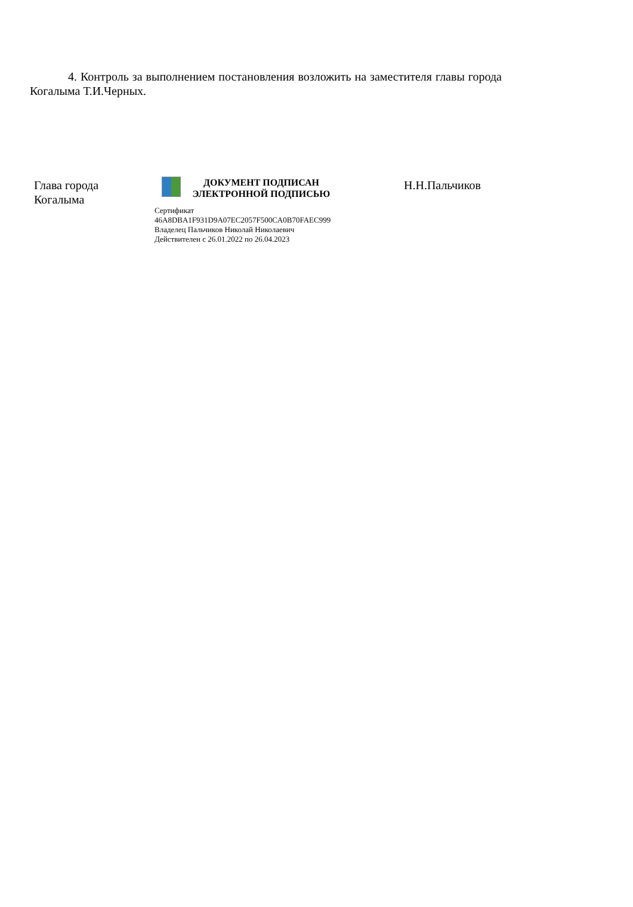4. Контроль за выполнением постановления возложить на заместителя главы города Когалыма Т.И.Черных.
Глава города
Когалыма
ДОКУМЕНТ ПОДПИСАН
ЭЛЕКТРОННОЙ ПОДПИСЬЮ
Сертификат
46A8DBA1F931D9A07EC2057F500CA0B70FAEC999
Владелец Пальчиков Николай Николаевич
Действителен с 26.01.2022 по 26.04.2023
Н.Н.Пальчиков